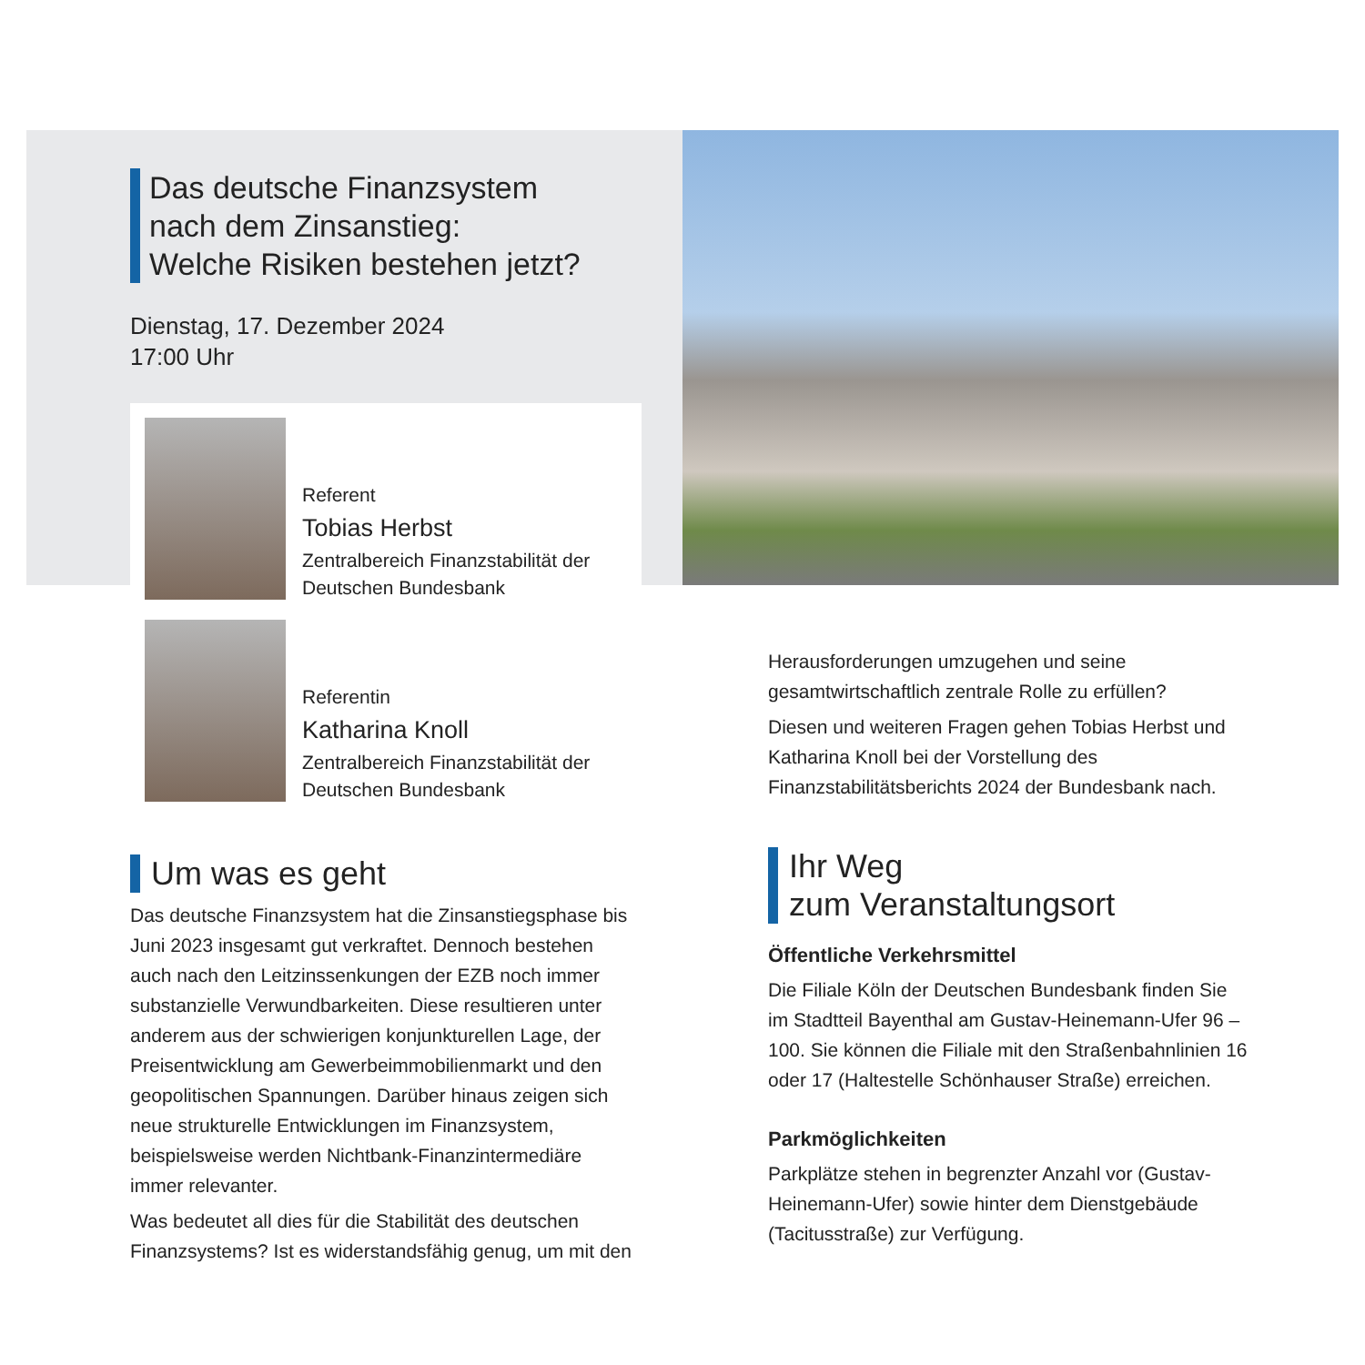Das deutsche Finanzsystem
nach dem Zinsanstieg:
Welche Risiken bestehen jetzt?
Dienstag, 17. Dezember 2024
17:00 Uhr
Referent
Tobias Herbst
Zentralbereich Finanzstabilität der Deutschen Bundesbank
Referentin
Katharina Knoll
Zentralbereich Finanzstabilität der Deutschen Bundesbank
Um was es geht
Das deutsche Finanzsystem hat die Zinsanstiegsphase bis Juni 2023 insgesamt gut verkraftet. Dennoch bestehen auch nach den Leitzinssenkungen der EZB noch immer substanzielle Verwundbarkeiten. Diese resultieren unter anderem aus der schwierigen konjunkturellen Lage, der Preisentwicklung am Gewerbeimmobilienmarkt und den geopolitischen Spannungen. Darüber hinaus zeigen sich neue strukturelle Entwicklungen im Finanzsystem, beispielsweise werden Nichtbank-Finanzintermediäre immer relevanter.
Was bedeutet all dies für die Stabilität des deutschen Finanzsystems? Ist es widerstandsfähig genug, um mit den
Herausforderungen umzugehen und seine gesamtwirtschaftlich zentrale Rolle zu erfüllen?
Diesen und weiteren Fragen gehen Tobias Herbst und Katharina Knoll bei der Vorstellung des Finanzstabilitätsberichts 2024 der Bundesbank nach.
Ihr Weg
zum Veranstaltungsort
Öffentliche Verkehrsmittel
Die Filiale Köln der Deutschen Bundesbank finden Sie im Stadtteil Bayenthal am Gustav-Heinemann-Ufer 96 – 100. Sie können die Filiale mit den Straßenbahnlinien 16 oder 17 (Haltestelle Schönhauser Straße) erreichen.
Parkmöglichkeiten
Parkplätze stehen in begrenzter Anzahl vor (Gustav-Heinemann-Ufer) sowie hinter dem Dienstgebäude (Tacitusstraße) zur Verfügung.